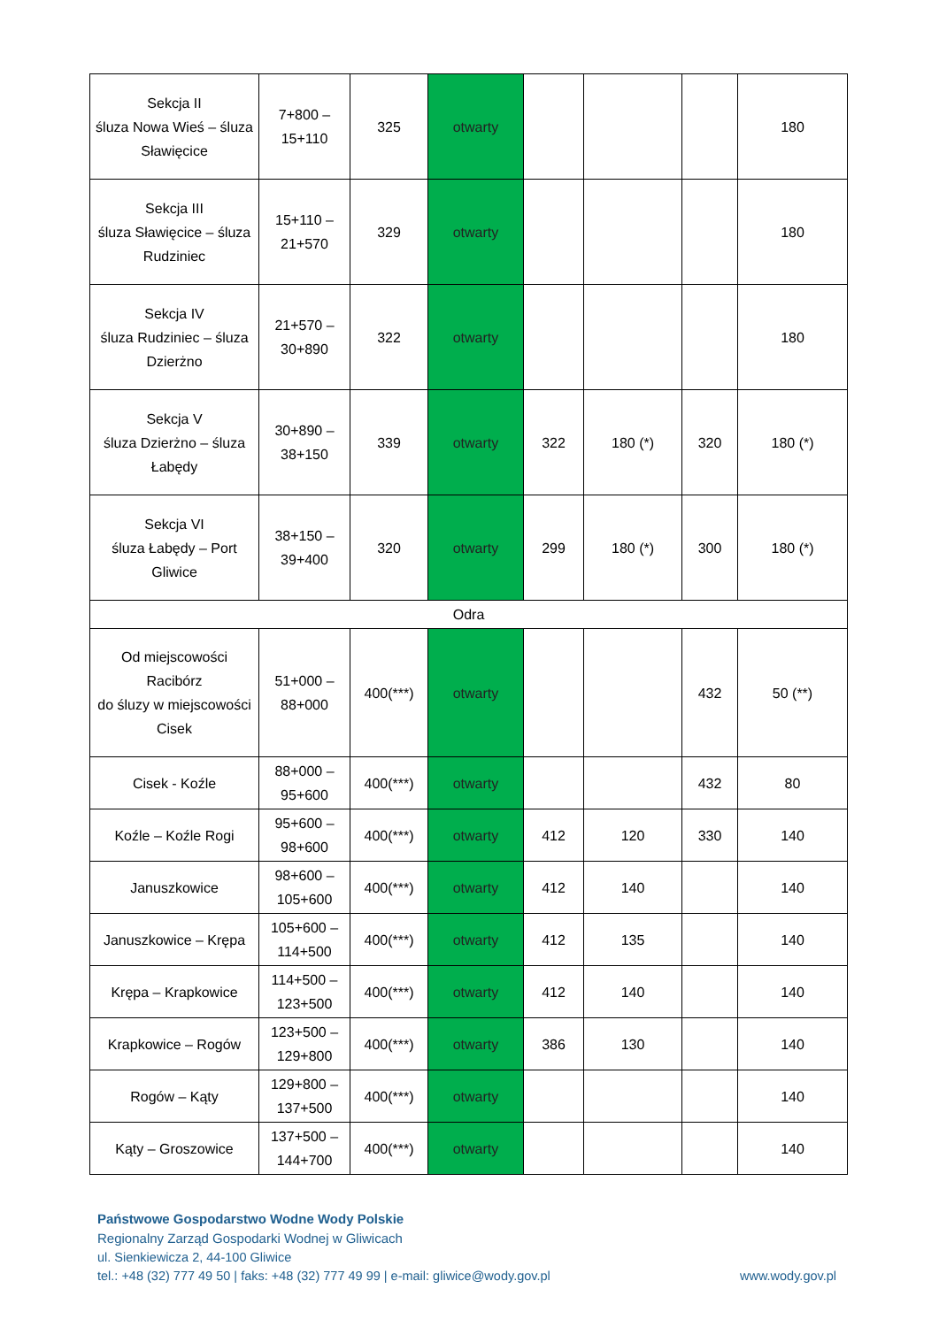| Sekcja II śluza Nowa Wieś – śluza Sławięcice | 7+800 – 15+110 | 325 | otwarty | | | | 180 |
| Sekcja III śluza Sławięcice – śluza Rudziniec | 15+110 – 21+570 | 329 | otwarty | | | | 180 |
| Sekcja IV śluza Rudziniec – śluza Dzierżno | 21+570 – 30+890 | 322 | otwarty | | | | 180 |
| Sekcja V śluza Dzierżno – śluza Łabędy | 30+890 – 38+150 | 339 | otwarty | 322 | 180 (*) | 320 | 180 (*) |
| Sekcja VI śluza Łabędy – Port Gliwice | 38+150 – 39+400 | 320 | otwarty | 299 | 180 (*) | 300 | 180 (*) |
| Odra | | | | | | | |
| Od miejscowości Racibórz do śluzy w miejscowości Cisek | 51+000 – 88+000 | 400(***) | otwarty | | | 432 | 50 (**) |
| Cisek - Koźle | 88+000 – 95+600 | 400(***) | otwarty | | | 432 | 80 |
| Koźle – Koźle Rogi | 95+600 – 98+600 | 400(***) | otwarty | 412 | 120 | 330 | 140 |
| Januszkowice | 98+600 – 105+600 | 400(***) | otwarty | 412 | 140 | | 140 |
| Januszkowice – Krępa | 105+600 – 114+500 | 400(***) | otwarty | 412 | 135 | | 140 |
| Krępa – Krapkowice | 114+500 – 123+500 | 400(***) | otwarty | 412 | 140 | | 140 |
| Krapkowice – Rogów | 123+500 – 129+800 | 400(***) | otwarty | 386 | 130 | | 140 |
| Rogów – Kąty | 129+800 – 137+500 | 400(***) | otwarty | | | | 140 |
| Kąty – Groszowice | 137+500 – 144+700 | 400(***) | otwarty | | | | 140 |
Państwowe Gospodarstwo Wodne Wody Polskie
Regionalny Zarząd Gospodarki Wodnej w Gliwicach
ul. Sienkiewicza 2, 44-100 Gliwice
tel.: +48 (32) 777 49 50 | faks: +48 (32) 777 49 99 | e-mail: gliwice@wody.gov.pl www.wody.gov.pl